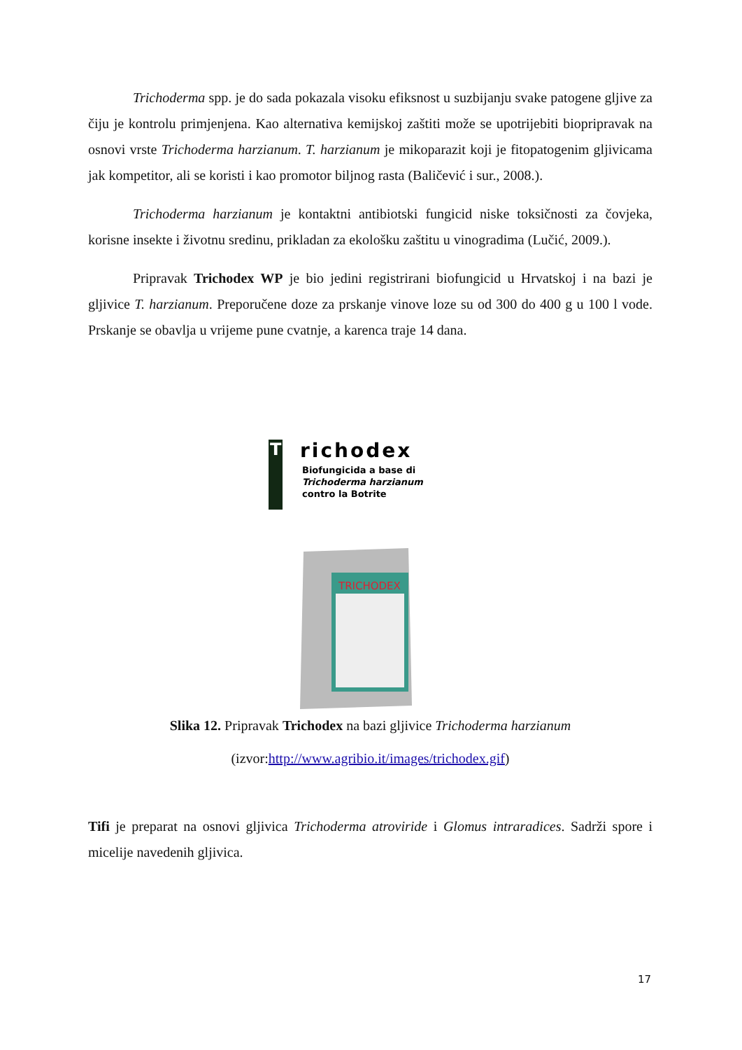Trichoderma spp. je do sada pokazala visoku efiksnost u suzbijanju svake patogene gljive za čiju je kontrolu primjenjena. Kao alternativa kemijskoj zaštiti može se upotrijebiti biopripravak na osnovi vrste Trichoderma harzianum. T. harzianum je mikoparazit koji je fitopatogenim gljivicama jak kompetitor, ali se koristi i kao promotor biljnog rasta (Baličević i sur., 2008.).
Trichoderma harzianum je kontaktni antibiotski fungicid niske toksičnosti za čovjeka, korisne insekte i životnu sredinu, prikladan za ekološku zaštitu u vinogradima (Lučić, 2009.).
Pripravak Trichodex WP je bio jedini registrirani biofungicid u Hrvatskoj i na bazi je gljivice T. harzianum. Preporučene doze za prskanje vinove loze su od 300 do 400 g u 100 l vode. Prskanje se obavlja u vrijeme pune cvatnje, a karenca traje 14 dana.
T
richodex
Biofungicida a base di
Trichoderma harzianum
contro la Botrite
TRICHODEX
Slika 12. Pripravak Trichodex na bazi gljivice Trichoderma harzianum
(izvor:http://www.agribio.it/images/trichodex.gif)
Tifi je preparat na osnovi gljivica Trichoderma atroviride i Glomus intraradices. Sadrži spore i micelije navedenih gljivica.
17